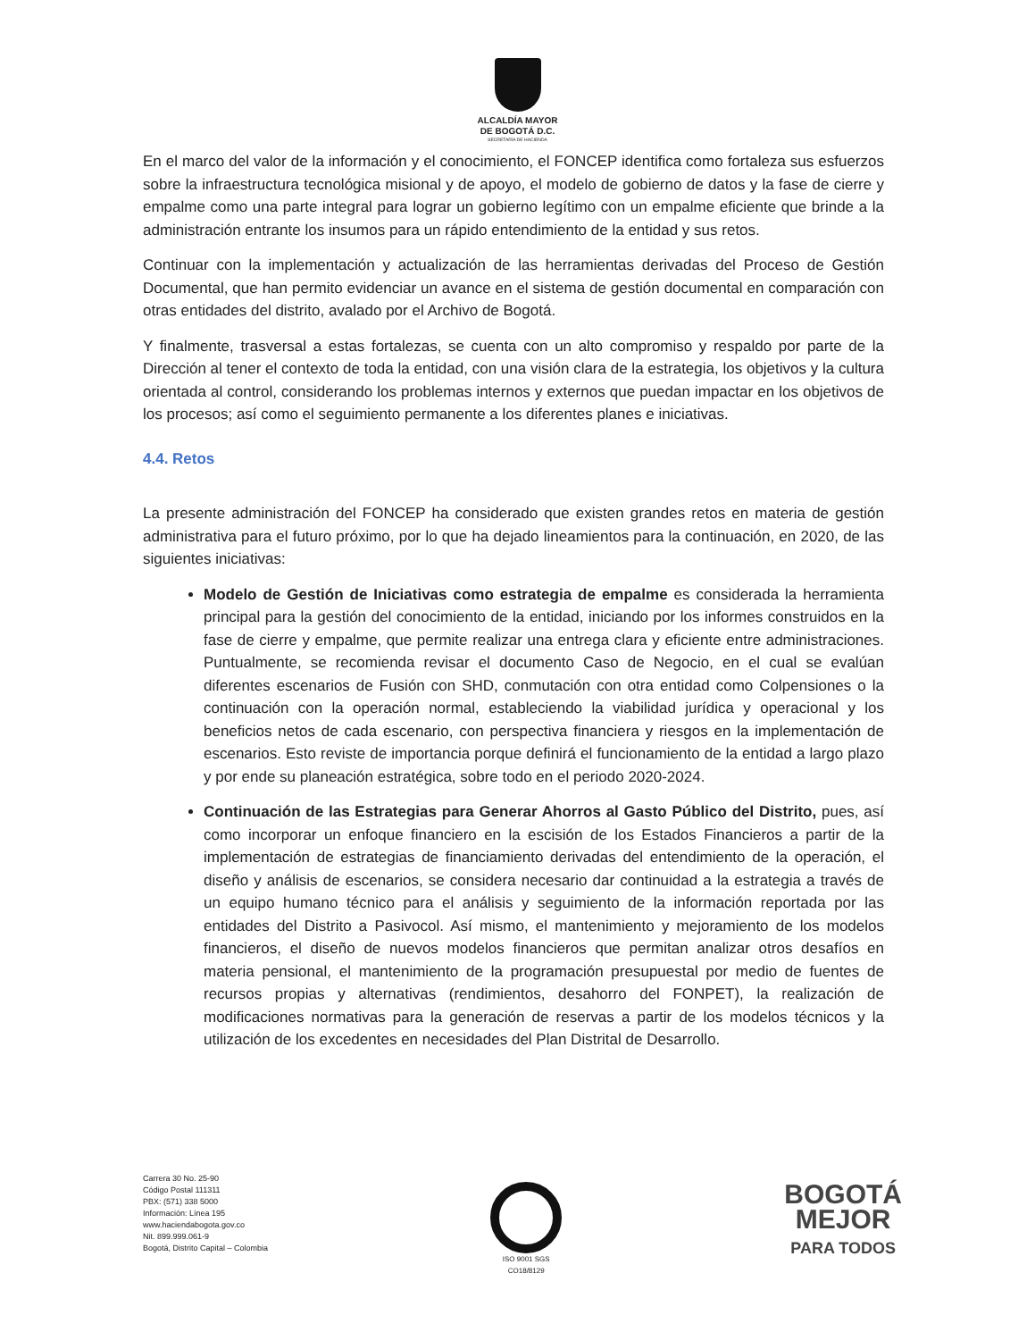ALCALDÍA MAYOR
DE BOGOTÁ D.C.
SECRETARÍA DE HACIENDA
En el marco del valor de la información y el conocimiento, el FONCEP identifica como fortaleza sus esfuerzos sobre la infraestructura tecnológica misional y de apoyo, el modelo de gobierno de datos y la fase de cierre y empalme como una parte integral para lograr un gobierno legítimo con un empalme eficiente que brinde a la administración entrante los insumos para un rápido entendimiento de la entidad y sus retos.
Continuar con la implementación y actualización de las herramientas derivadas del Proceso de Gestión Documental, que han permito evidenciar un avance en el sistema de gestión documental en comparación con otras entidades del distrito, avalado por el Archivo de Bogotá.
Y finalmente, trasversal a estas fortalezas, se cuenta con un alto compromiso y respaldo por parte de la Dirección al tener el contexto de toda la entidad, con una visión clara de la estrategia, los objetivos y la cultura orientada al control, considerando los problemas internos y externos que puedan impactar en los objetivos de los procesos; así como el seguimiento permanente a los diferentes planes e iniciativas.
4.4. Retos
La presente administración del FONCEP ha considerado que existen grandes retos en materia de gestión administrativa para el futuro próximo, por lo que ha dejado lineamientos para la continuación, en 2020, de las siguientes iniciativas:
Modelo de Gestión de Iniciativas como estrategia de empalme es considerada la herramienta principal para la gestión del conocimiento de la entidad, iniciando por los informes construidos en la fase de cierre y empalme, que permite realizar una entrega clara y eficiente entre administraciones. Puntualmente, se recomienda revisar el documento Caso de Negocio, en el cual se evalúan diferentes escenarios de Fusión con SHD, conmutación con otra entidad como Colpensiones o la continuación con la operación normal, estableciendo la viabilidad jurídica y operacional y los beneficios netos de cada escenario, con perspectiva financiera y riesgos en la implementación de escenarios. Esto reviste de importancia porque definirá el funcionamiento de la entidad a largo plazo y por ende su planeación estratégica, sobre todo en el periodo 2020-2024.
Continuación de las Estrategias para Generar Ahorros al Gasto Público del Distrito, pues, así como incorporar un enfoque financiero en la escisión de los Estados Financieros a partir de la implementación de estrategias de financiamiento derivadas del entendimiento de la operación, el diseño y análisis de escenarios, se considera necesario dar continuidad a la estrategia a través de un equipo humano técnico para el análisis y seguimiento de la información reportada por las entidades del Distrito a Pasivocol. Así mismo, el mantenimiento y mejoramiento de los modelos financieros, el diseño de nuevos modelos financieros que permitan analizar otros desafíos en materia pensional, el mantenimiento de la programación presupuestal por medio de fuentes de recursos propias y alternativas (rendimientos, desahorro del FONPET), la realización de modificaciones normativas para la generación de reservas a partir de los modelos técnicos y la utilización de los excedentes en necesidades del Plan Distrital de Desarrollo.
Carrera 30 No. 25-90
Código Postal 111311
PBX: (571) 338 5000
Información: Línea 195
www.haciendabogota.gov.co
Nit. 899.999.061-9
Bogotá, Distrito Capital – Colombia
ISO 9001 SGS
CO18/8129
BOGOTÁ
MEJOR
PARA TODOS